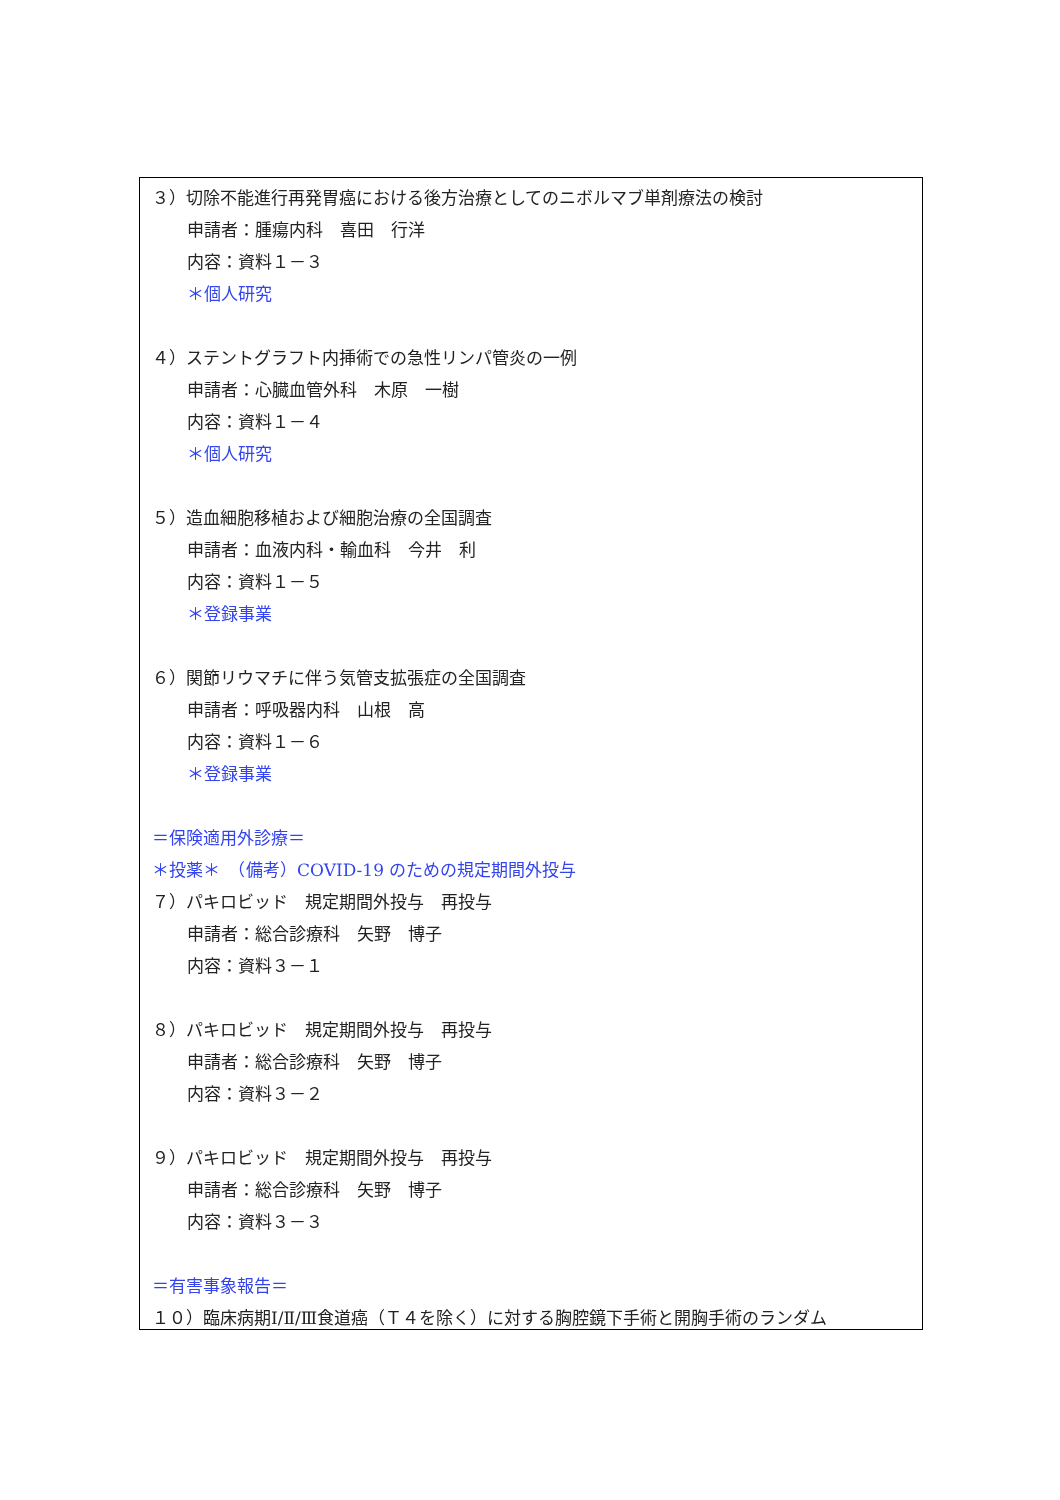３）切除不能進行再発胃癌における後方治療としてのニボルマブ単剤療法の検討
申請者：腫瘍内科　喜田　行洋
内容：資料１－３
＊個人研究
４）ステントグラフト内挿術での急性リンパ管炎の一例
申請者：心臓血管外科　木原　一樹
内容：資料１－４
＊個人研究
５）造血細胞移植および細胞治療の全国調査
申請者：血液内科・輸血科　今井　利
内容：資料１－５
＊登録事業
６）関節リウマチに伴う気管支拡張症の全国調査
申請者：呼吸器内科　山根　高
内容：資料１－６
＊登録事業
＝保険適用外診療＝
＊投薬＊　（備考）COVID-19 のための規定期間外投与
７）パキロビッド　規定期間外投与　再投与
申請者：総合診療科　矢野　博子
内容：資料３－１
８）パキロビッド　規定期間外投与　再投与
申請者：総合診療科　矢野　博子
内容：資料３－２
９）パキロビッド　規定期間外投与　再投与
申請者：総合診療科　矢野　博子
内容：資料３－３
＝有害事象報告＝
１０）臨床病期Ⅰ/Ⅱ/Ⅲ食道癌（Ｔ４を除く）に対する胸腔鏡下手術と開胸手術のランダム